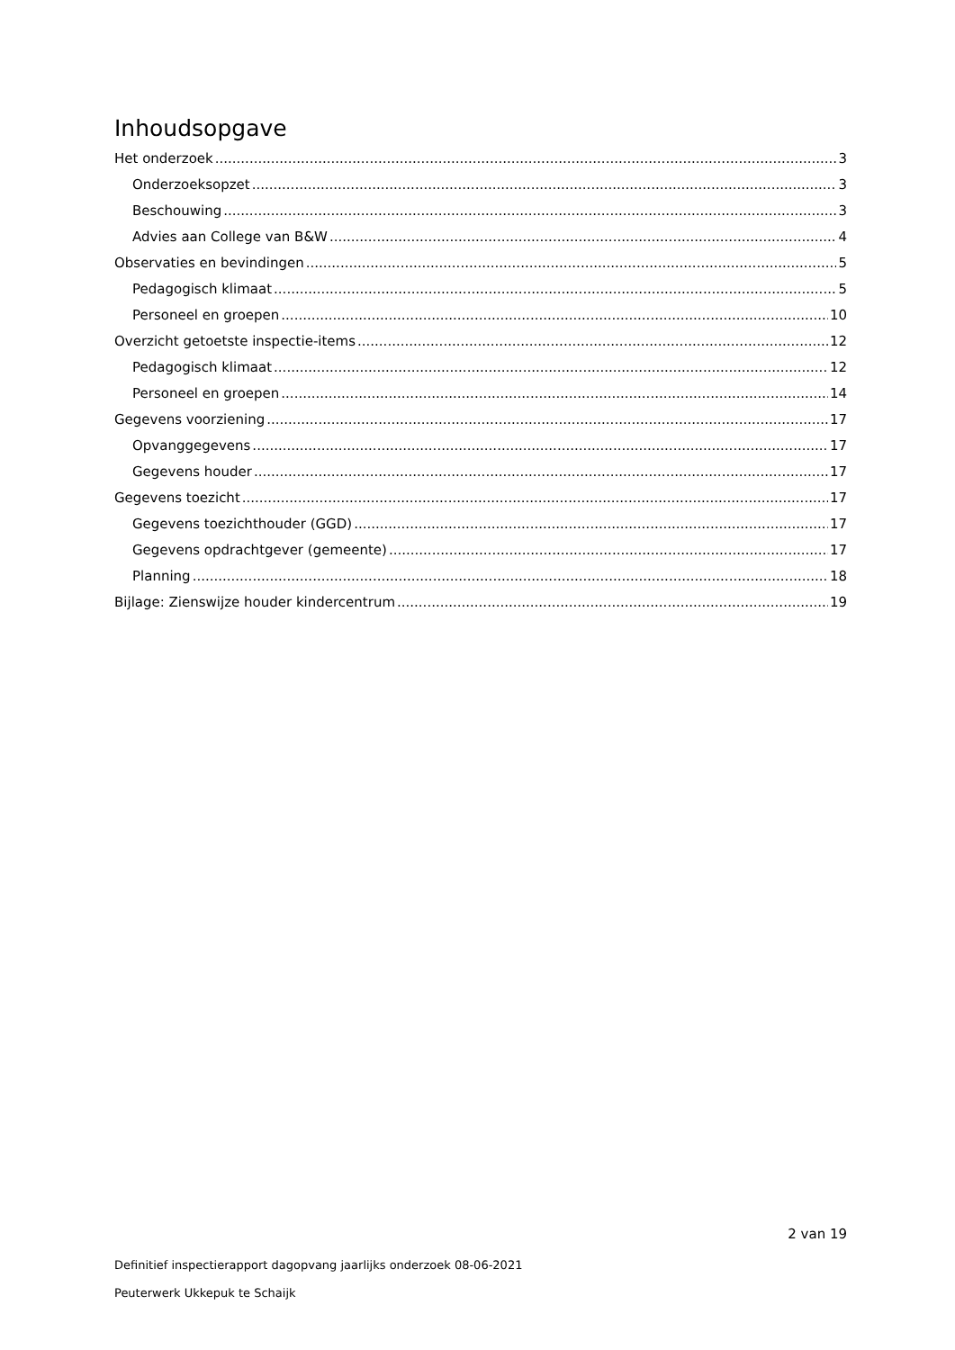Inhoudsopgave
Het onderzoek 3
Onderzoeksopzet 3
Beschouwing 3
Advies aan College van B&W 4
Observaties en bevindingen 5
Pedagogisch klimaat 5
Personeel en groepen 10
Overzicht getoetste inspectie-items 12
Pedagogisch klimaat 12
Personeel en groepen 14
Gegevens voorziening 17
Opvanggegevens 17
Gegevens houder 17
Gegevens toezicht 17
Gegevens toezichthouder (GGD) 17
Gegevens opdrachtgever (gemeente) 17
Planning 18
Bijlage: Zienswijze houder kindercentrum 19
2 van 19
Definitief inspectierapport dagopvang jaarlijks onderzoek 08-06-2021
Peuterwerk Ukkepuk te Schaijk